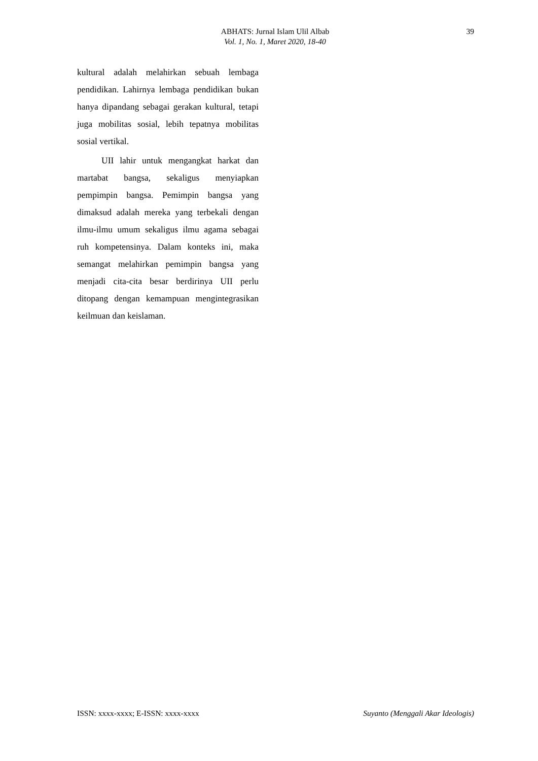ABHATS: Jurnal Islam Ulil Albab
Vol. 1, No. 1, Maret 2020, 18-40
39
kultural adalah melahirkan sebuah lembaga pendidikan. Lahirnya lembaga pendidikan bukan hanya dipandang sebagai gerakan kultural, tetapi juga mobilitas sosial, lebih tepatnya mobilitas sosial vertikal.
UII lahir untuk mengangkat harkat dan martabat bangsa, sekaligus menyiapkan pempimpin bangsa. Pemimpin bangsa yang dimaksud adalah mereka yang terbekali dengan ilmu-ilmu umum sekaligus ilmu agama sebagai ruh kompetensinya. Dalam konteks ini, maka semangat melahirkan pemimpin bangsa yang menjadi cita-cita besar berdirinya UII perlu ditopang dengan kemampuan mengintegrasikan keilmuan dan keislaman.
ISSN: xxxx-xxxx; E-ISSN: xxxx-xxxx Suyanto (Menggali Akar Ideologis)